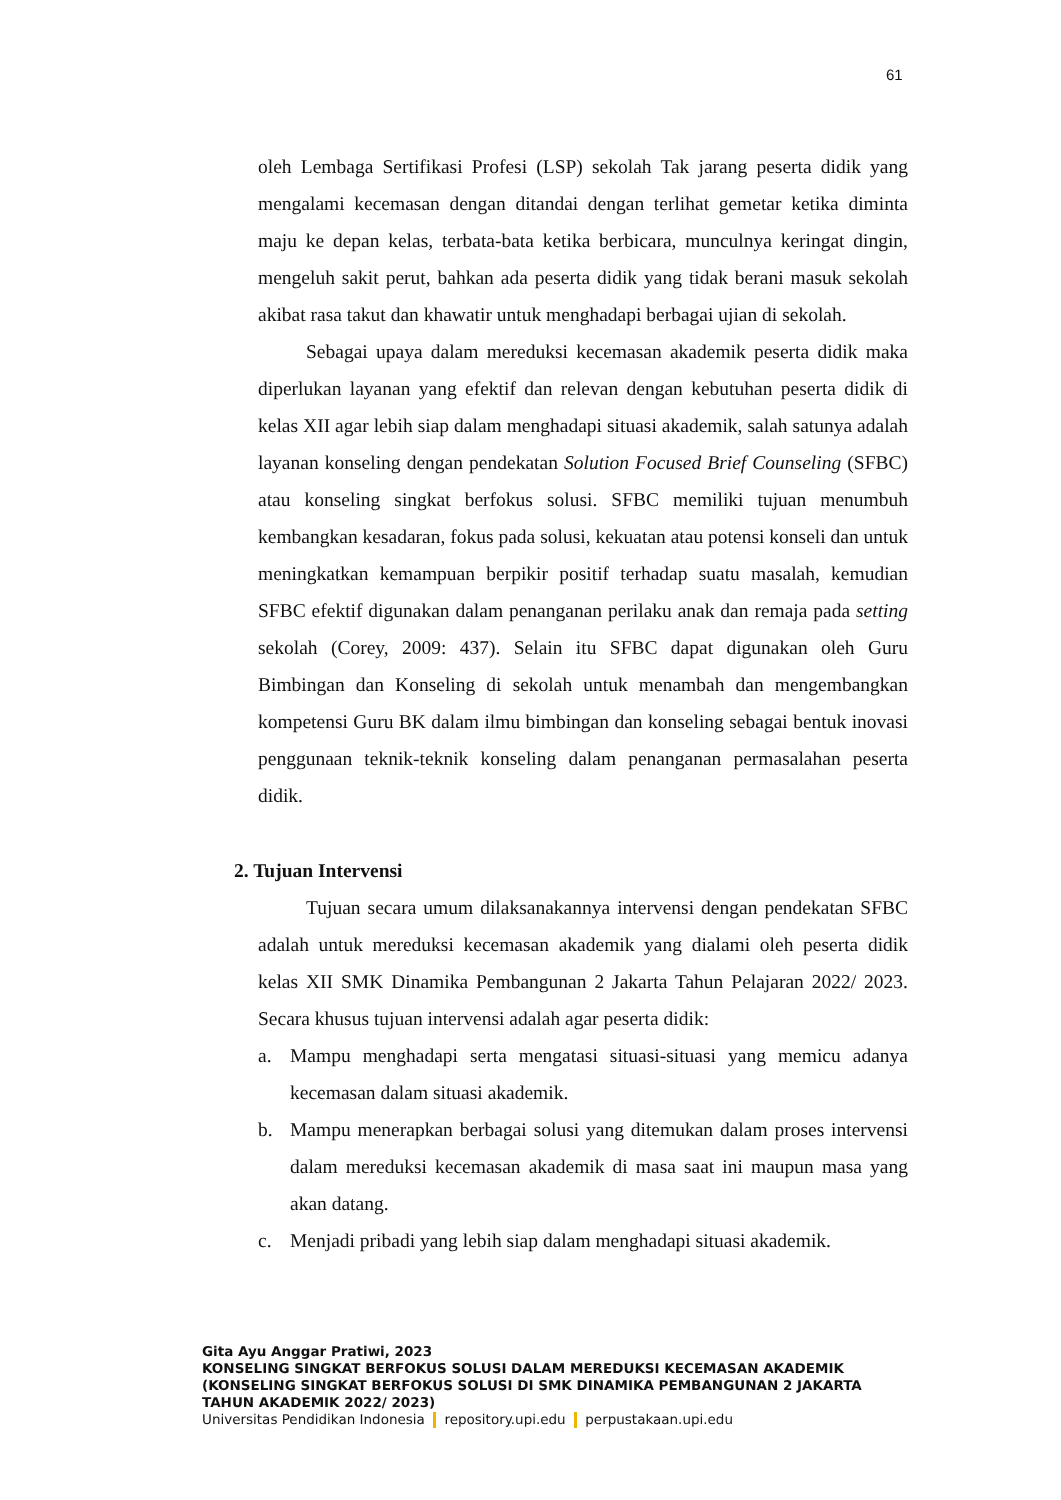61
oleh Lembaga Sertifikasi Profesi (LSP) sekolah Tak jarang peserta didik yang mengalami kecemasan dengan ditandai dengan terlihat gemetar ketika diminta maju ke depan kelas, terbata-bata ketika berbicara, munculnya keringat dingin, mengeluh sakit perut, bahkan ada peserta didik yang tidak berani masuk sekolah akibat rasa takut dan khawatir untuk menghadapi berbagai ujian di sekolah.
Sebagai upaya dalam mereduksi kecemasan akademik peserta didik maka diperlukan layanan yang efektif dan relevan dengan kebutuhan peserta didik di kelas XII agar lebih siap dalam menghadapi situasi akademik, salah satunya adalah layanan konseling dengan pendekatan Solution Focused Brief Counseling (SFBC) atau konseling singkat berfokus solusi. SFBC memiliki tujuan menumbuh kembangkan kesadaran, fokus pada solusi, kekuatan atau potensi konseli dan untuk meningkatkan kemampuan berpikir positif terhadap suatu masalah, kemudian SFBC efektif digunakan dalam penanganan perilaku anak dan remaja pada setting sekolah (Corey, 2009: 437). Selain itu SFBC dapat digunakan oleh Guru Bimbingan dan Konseling di sekolah untuk menambah dan mengembangkan kompetensi Guru BK dalam ilmu bimbingan dan konseling sebagai bentuk inovasi penggunaan teknik-teknik konseling dalam penanganan permasalahan peserta didik.
2. Tujuan Intervensi
Tujuan secara umum dilaksanakannya intervensi dengan pendekatan SFBC adalah untuk mereduksi kecemasan akademik yang dialami oleh peserta didik kelas XII SMK Dinamika Pembangunan 2 Jakarta Tahun Pelajaran 2022/ 2023. Secara khusus tujuan intervensi adalah agar peserta didik:
a. Mampu menghadapi serta mengatasi situasi-situasi yang memicu adanya kecemasan dalam situasi akademik.
b. Mampu menerapkan berbagai solusi yang ditemukan dalam proses intervensi dalam mereduksi kecemasan akademik di masa saat ini maupun masa yang akan datang.
c. Menjadi pribadi yang lebih siap dalam menghadapi situasi akademik.
Gita Ayu Anggar Pratiwi, 2023
KONSELING SINGKAT BERFOKUS SOLUSI DALAM MEREDUKSI KECEMASAN AKADEMIK
(KONSELING SINGKAT BERFOKUS SOLUSI DI SMK DINAMIKA PEMBANGUNAN 2 JAKARTA
TAHUN AKADEMIK 2022/ 2023)
Universitas Pendidikan Indonesia repository.upi.edu perpustakaan.upi.edu